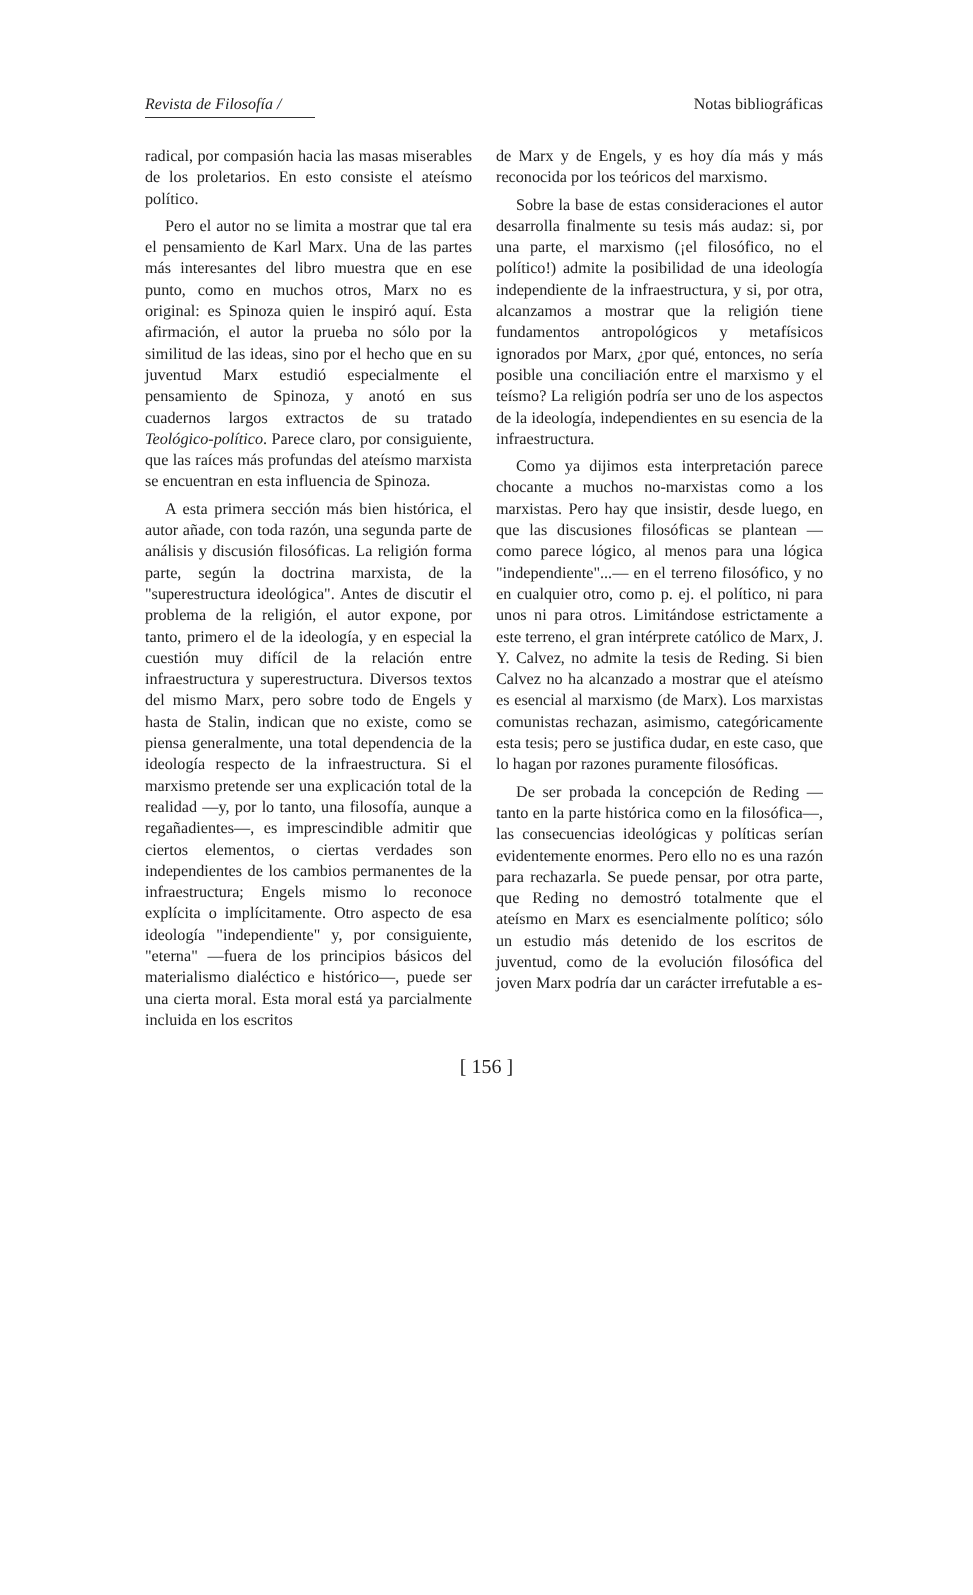Revista de Filosofía / Notas bibliográficas
radical, por compasión hacia las masas miserables de los proletarios. En esto consiste el ateísmo político.
Pero el autor no se limita a mostrar que tal era el pensamiento de Karl Marx. Una de las partes más interesantes del libro muestra que en ese punto, como en muchos otros, Marx no es original: es Spinoza quien le inspiró aquí. Esta afirmación, el autor la prueba no sólo por la similitud de las ideas, sino por el hecho que en su juventud Marx estudió especialmente el pensamiento de Spinoza, y anotó en sus cuadernos largos extractos de su tratado Teológico-político. Parece claro, por consiguiente, que las raíces más profundas del ateísmo marxista se encuentran en esta influencia de Spinoza.
A esta primera sección más bien histórica, el autor añade, con toda razón, una segunda parte de análisis y discusión filosóficas. La religión forma parte, según la doctrina marxista, de la "superestructura ideológica". Antes de discutir el problema de la religión, el autor expone, por tanto, primero el de la ideología, y en especial la cuestión muy difícil de la relación entre infraestructura y superestructura. Diversos textos del mismo Marx, pero sobre todo de Engels y hasta de Stalin, indican que no existe, como se piensa generalmente, una total dependencia de la ideología respecto de la infraestructura. Si el marxismo pretende ser una explicación total de la realidad —y, por lo tanto, una filosofía, aunque a regañadientes—, es imprescindible admitir que ciertos elementos, o ciertas verdades son independientes de los cambios permanentes de la infraestructura; Engels mismo lo reconoce explícita o implícitamente. Otro aspecto de esa ideología "independiente" y, por consiguiente, "eterna" —fuera de los principios básicos del materialismo dialéctico e histórico—, puede ser una cierta moral. Esta moral está ya parcialmente incluida en los escritos
de Marx y de Engels, y es hoy día más y más reconocida por los teóricos del marxismo.
Sobre la base de estas consideraciones el autor desarrolla finalmente su tesis más audaz: si, por una parte, el marxismo (¡el filosófico, no el político!) admite la posibilidad de una ideología independiente de la infraestructura, y si, por otra, alcanzamos a mostrar que la religión tiene fundamentos antropológicos y metafísicos ignorados por Marx, ¿por qué, entonces, no sería posible una conciliación entre el marxismo y el teísmo? La religión podría ser uno de los aspectos de la ideología, independientes en su esencia de la infraestructura.
Como ya dijimos esta interpretación parece chocante a muchos no-marxistas como a los marxistas. Pero hay que insistir, desde luego, en que las discusiones filosóficas se plantean —como parece lógico, al menos para una lógica "independiente"...— en el terreno filosófico, y no en cualquier otro, como p. ej. el político, ni para unos ni para otros. Limitándose estrictamente a este terreno, el gran intérprete católico de Marx, J. Y. Calvez, no admite la tesis de Reding. Si bien Calvez no ha alcanzado a mostrar que el ateísmo es esencial al marxismo (de Marx). Los marxistas comunistas rechazan, asimismo, categóricamente esta tesis; pero se justifica dudar, en este caso, que lo hagan por razones puramente filosóficas.
De ser probada la concepción de Reding —tanto en la parte histórica como en la filosófica—, las consecuencias ideológicas y políticas serían evidentemente enormes. Pero ello no es una razón para rechazarla. Se puede pensar, por otra parte, que Reding no demostró totalmente que el ateísmo en Marx es esencialmente político; sólo un estudio más detenido de los escritos de juventud, como de la evolución filosófica del joven Marx podría dar un carácter irrefutable a es-
[ 156 ]